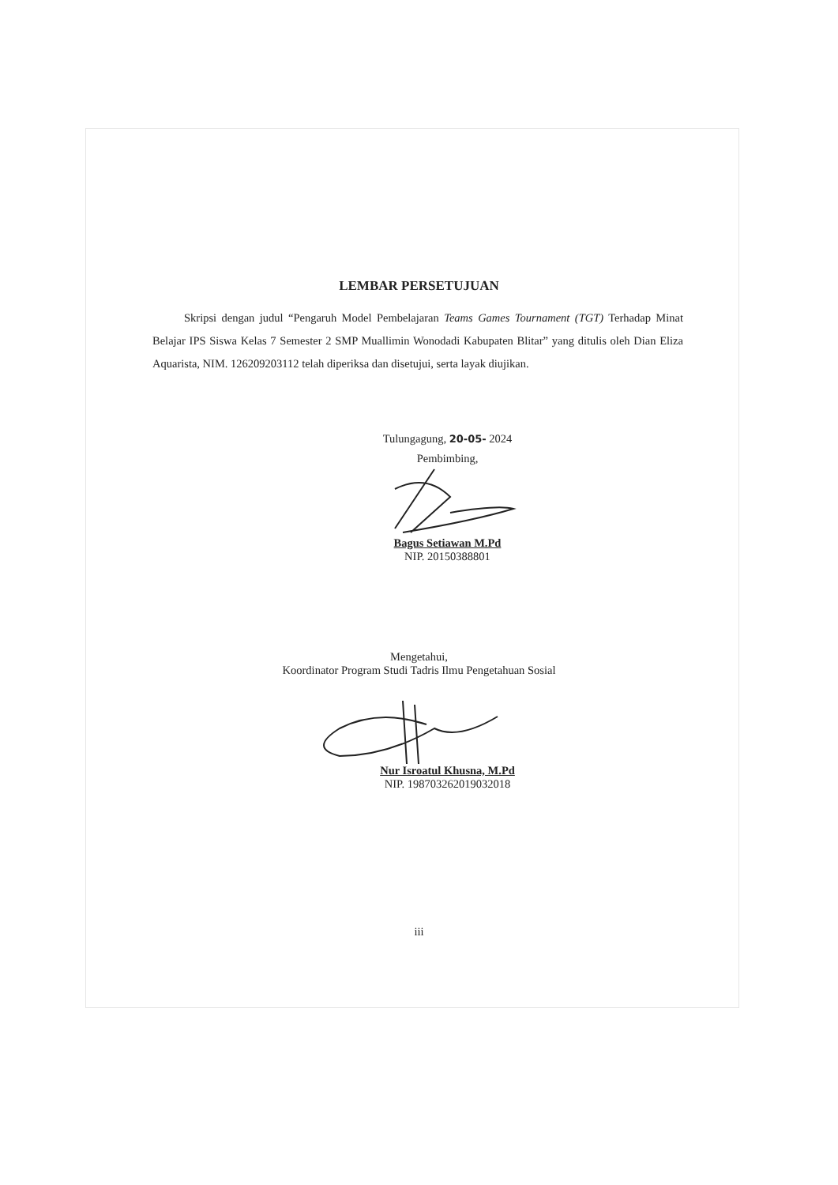LEMBAR PERSETUJUAN
Skripsi dengan judul “Pengaruh Model Pembelajaran Teams Games Tournament (TGT) Terhadap Minat Belajar IPS Siswa Kelas 7 Semester 2 SMP Muallimin Wonodadi Kabupaten Blitar” yang ditulis oleh Dian Eliza Aquarista, NIM. 126209203112 telah diperiksa dan disetujui, serta layak diujikan.
Tulungagung, 20-05- 2024
Pembimbing,
Bagus Setiawan M.Pd
NIP. 20150388801
Mengetahui,
Koordinator Program Studi Tadris Ilmu Pengetahuan Sosial
Nur Isroatul Khusna, M.Pd
NIP. 198703262019032018
iii